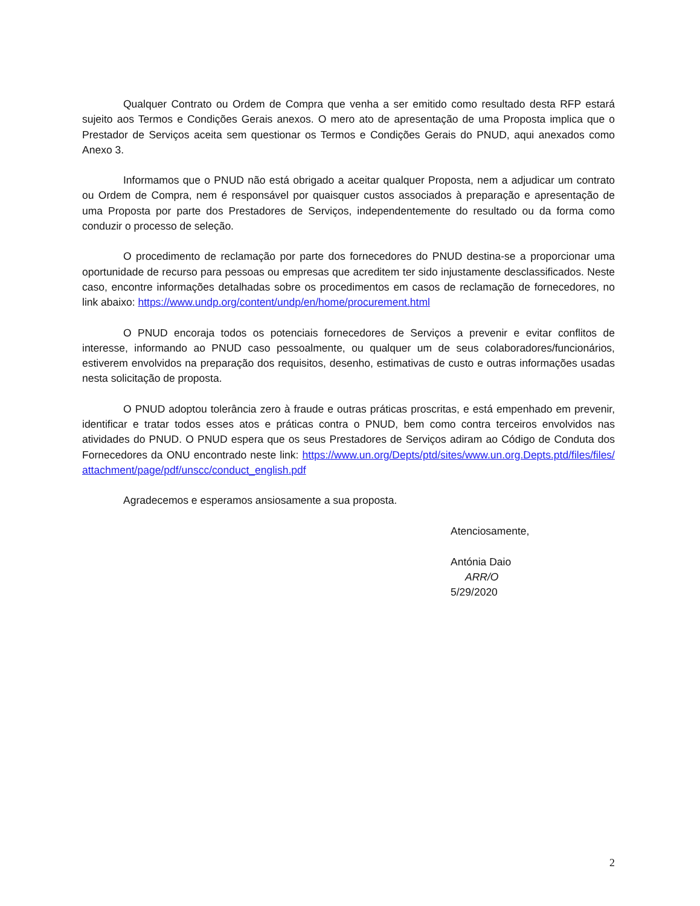Qualquer Contrato ou Ordem de Compra que venha a ser emitido como resultado desta RFP estará sujeito aos Termos e Condições Gerais anexos. O mero ato de apresentação de uma Proposta implica que o Prestador de Serviços aceita sem questionar os Termos e Condições Gerais do PNUD, aqui anexados como Anexo 3.
Informamos que o PNUD não está obrigado a aceitar qualquer Proposta, nem a adjudicar um contrato ou Ordem de Compra, nem é responsável por quaisquer custos associados à preparação e apresentação de uma Proposta por parte dos Prestadores de Serviços, independentemente do resultado ou da forma como conduzir o processo de seleção.
O procedimento de reclamação por parte dos fornecedores do PNUD destina-se a proporcionar uma oportunidade de recurso para pessoas ou empresas que acreditem ter sido injustamente desclassificados. Neste caso, encontre informações detalhadas sobre os procedimentos em casos de reclamação de fornecedores, no link abaixo: https://www.undp.org/content/undp/en/home/procurement.html
O PNUD encoraja todos os potenciais fornecedores de Serviços a prevenir e evitar conflitos de interesse, informando ao PNUD caso pessoalmente, ou qualquer um de seus colaboradores/funcionários, estiverem envolvidos na preparação dos requisitos, desenho, estimativas de custo e outras informações usadas nesta solicitação de proposta.
O PNUD adoptou tolerância zero à fraude e outras práticas proscritas, e está empenhado em prevenir, identificar e tratar todos esses atos e práticas contra o PNUD, bem como contra terceiros envolvidos nas atividades do PNUD. O PNUD espera que os seus Prestadores de Serviços adiram ao Código de Conduta dos Fornecedores da ONU encontrado neste link: https://www.un.org/Depts/ptd/sites/www.un.org.Depts.ptd/files/files/attachment/page/pdf/unscc/conduct_english.pdf
Agradecemos e esperamos ansiosamente a sua proposta.
Atenciosamente,
Antónia Daio
ARR/O
5/29/2020
2